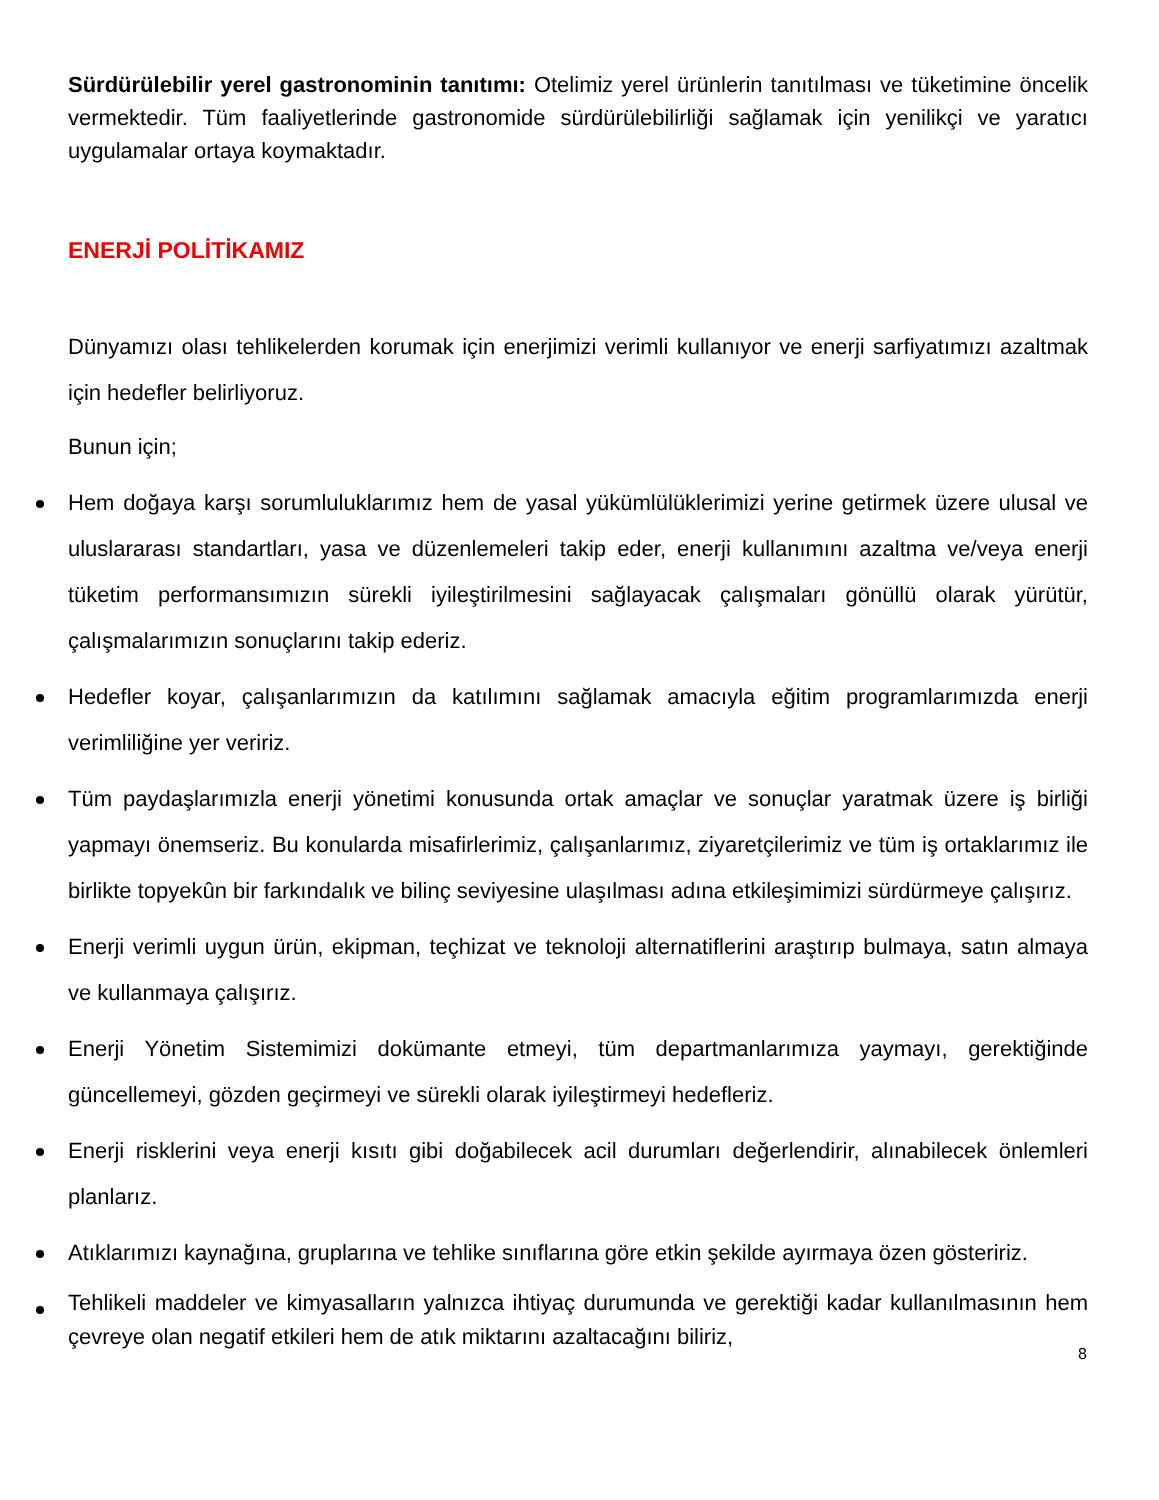Sürdürülebilir yerel gastronominin tanıtımı: Otelimiz yerel ürünlerin tanıtılması ve tüketimine öncelik vermektedir. Tüm faaliyetlerinde gastronomide sürdürülebilirliği sağlamak için yenilikçi ve yaratıcı uygulamalar ortaya koymaktadır.
ENERJİ POLİTİKAMIZ
Dünyamızı olası tehlikelerden korumak için enerjimizi verimli kullanıyor ve enerji sarfiyatımızı azaltmak için hedefler belirliyoruz.
Bunun için;
Hem doğaya karşı sorumluluklarımız hem de yasal yükümlülüklerimizi yerine getirmek üzere ulusal ve uluslararası standartları, yasa ve düzenlemeleri takip eder, enerji kullanımını azaltma ve/veya enerji tüketim performansımızın sürekli iyileştirilmesini sağlayacak çalışmaları gönüllü olarak yürütür, çalışmalarımızın sonuçlarını takip ederiz.
Hedefler koyar, çalışanlarımızın da katılımını sağlamak amacıyla eğitim programlarımızda enerji verimliliğine yer veririz.
Tüm paydaşlarımızla enerji yönetimi konusunda ortak amaçlar ve sonuçlar yaratmak üzere iş birliği yapmayı önemseriz. Bu konularda misafirlerimiz, çalışanlarımız, ziyaretçilerimiz ve tüm iş ortaklarımız ile birlikte topyekûn bir farkındalık ve bilinç seviyesine ulaşılması adına etkileşimimizi sürdürmeye çalışırız.
Enerji verimli uygun ürün, ekipman, teçhizat ve teknoloji alternatiflerini araştırıp bulmaya, satın almaya ve kullanmaya çalışırız.
Enerji Yönetim Sistemimizi dokümante etmeyi, tüm departmanlarımıza yaymayı, gerektiğinde güncellemeyi, gözden geçirmeyi ve sürekli olarak iyileştirmeyi hedefleriz.
Enerji risklerini veya enerji kısıtı gibi doğabilecek acil durumları değerlendirir, alınabilecek önlemleri planlarız.
Atıklarımızı kaynağına, gruplarına ve tehlike sınıflarına göre etkin şekilde ayırmaya özen gösteririz.
Tehlikeli maddeler ve kimyasalların yalnızca ihtiyaç durumunda ve gerektiği kadar kullanılmasının hem çevreye olan negatif etkileri hem de atık miktarını azaltacağını biliriz,
8